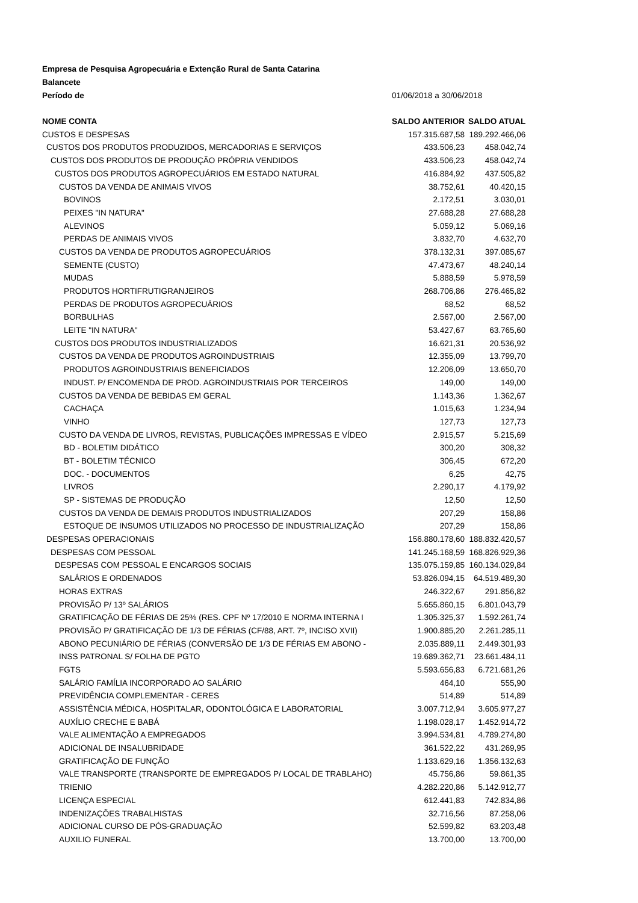| Empresa de Pesquisa Agropecuária e Extenção Rural de Santa Catarina | | |
| Balancete | | |
| Período de | 01/06/2018 a 30/06/2018 | |
| NOME CONTA | SALDO ANTERIOR | SALDO ATUAL |
| CUSTOS E DESPESAS | 157.315.687,58 | 189.292.466,06 |
| CUSTOS DOS PRODUTOS PRODUZIDOS, MERCADORIAS E SERVIÇOS | 433.506,23 | 458.042,74 |
| CUSTOS DOS PRODUTOS DE PRODUÇÃO PRÓPRIA VENDIDOS | 433.506,23 | 458.042,74 |
| CUSTOS DOS PRODUTOS AGROPECUÁRIOS EM ESTADO NATURAL | 416.884,92 | 437.505,82 |
| CUSTOS DA VENDA DE ANIMAIS VIVOS | 38.752,61 | 40.420,15 |
| BOVINOS | 2.172,51 | 3.030,01 |
| PEIXES "IN NATURA" | 27.688,28 | 27.688,28 |
| ALEVINOS | 5.059,12 | 5.069,16 |
| PERDAS DE ANIMAIS VIVOS | 3.832,70 | 4.632,70 |
| CUSTOS DA VENDA DE PRODUTOS AGROPECUÁRIOS | 378.132,31 | 397.085,67 |
| SEMENTE (CUSTO) | 47.473,67 | 48.240,14 |
| MUDAS | 5.888,59 | 5.978,59 |
| PRODUTOS HORTIFRUTIGRANJEIROS | 268.706,86 | 276.465,82 |
| PERDAS DE PRODUTOS AGROPECUÁRIOS | 68,52 | 68,52 |
| BORBULHAS | 2.567,00 | 2.567,00 |
| LEITE "IN NATURA" | 53.427,67 | 63.765,60 |
| CUSTOS DOS PRODUTOS INDUSTRIALIZADOS | 16.621,31 | 20.536,92 |
| CUSTOS DA VENDA DE PRODUTOS AGROINDUSTRIAIS | 12.355,09 | 13.799,70 |
| PRODUTOS AGROINDUSTRIAIS BENEFICIADOS | 12.206,09 | 13.650,70 |
| INDUST. P/ ENCOMENDA DE PROD. AGROINDUSTRIAIS POR TERCEIROS | 149,00 | 149,00 |
| CUSTOS DA VENDA DE BEBIDAS EM GERAL | 1.143,36 | 1.362,67 |
| CACHAÇA | 1.015,63 | 1.234,94 |
| VINHO | 127,73 | 127,73 |
| CUSTO DA VENDA DE LIVROS, REVISTAS, PUBLICAÇÕES IMPRESSAS E VÍDEO | 2.915,57 | 5.215,69 |
| BD - BOLETIM DIDÁTICO | 300,20 | 308,32 |
| BT - BOLETIM TÉCNICO | 306,45 | 672,20 |
| DOC. - DOCUMENTOS | 6,25 | 42,75 |
| LIVROS | 2.290,17 | 4.179,92 |
| SP - SISTEMAS DE PRODUÇÃO | 12,50 | 12,50 |
| CUSTOS DA VENDA DE DEMAIS PRODUTOS INDUSTRIALIZADOS | 207,29 | 158,86 |
| ESTOQUE DE INSUMOS UTILIZADOS NO PROCESSO DE INDUSTRIALIZAÇÃO | 207,29 | 158,86 |
| DESPESAS OPERACIONAIS | 156.880.178,60 | 188.832.420,57 |
| DESPESAS COM PESSOAL | 141.245.168,59 | 168.826.929,36 |
| DESPESAS COM PESSOAL E ENCARGOS SOCIAIS | 135.075.159,85 | 160.134.029,84 |
| SALÁRIOS E ORDENADOS | 53.826.094,15 | 64.519.489,30 |
| HORAS EXTRAS | 246.322,67 | 291.856,82 |
| PROVISÃO P/ 13º SALÁRIOS | 5.655.860,15 | 6.801.043,79 |
| GRATIFICAÇÃO DE FÉRIAS DE 25% (RES. CPF Nº 17/2010 E NORMA INTERNA I | 1.305.325,37 | 1.592.261,74 |
| PROVISÃO P/ GRATIFICAÇÃO DE 1/3 DE FÉRIAS (CF/88, ART. 7º, INCISO XVII) | 1.900.885,20 | 2.261.285,11 |
| ABONO PECUNIÁRIO DE FÉRIAS (CONVERSÃO DE 1/3 DE FÉRIAS EM ABONO - | 2.035.889,11 | 2.449.301,93 |
| INSS PATRONAL S/ FOLHA DE PGTO | 19.689.362,71 | 23.661.484,11 |
| FGTS | 5.593.656,83 | 6.721.681,26 |
| SALÁRIO FAMÍLIA INCORPORADO AO SALÁRIO | 464,10 | 555,90 |
| PREVIDÊNCIA COMPLEMENTAR - CERES | 514,89 | 514,89 |
| ASSISTÊNCIA MÉDICA, HOSPITALAR, ODONTOLÓGICA E LABORATORIAL | 3.007.712,94 | 3.605.977,27 |
| AUXÍLIO CRECHE E BABÁ | 1.198.028,17 | 1.452.914,72 |
| VALE ALIMENTAÇÃO A EMPREGADOS | 3.994.534,81 | 4.789.274,80 |
| ADICIONAL DE INSALUBRIDADE | 361.522,22 | 431.269,95 |
| GRATIFICAÇÃO DE FUNÇÃO | 1.133.629,16 | 1.356.132,63 |
| VALE TRANSPORTE (TRANSPORTE DE EMPREGADOS P/ LOCAL DE TRABLAHO) | 45.756,86 | 59.861,35 |
| TRIENIO | 4.282.220,86 | 5.142.912,77 |
| LICENÇA ESPECIAL | 612.441,83 | 742.834,86 |
| INDENIZAÇÕES TRABALHISTAS | 32.716,56 | 87.258,06 |
| ADICIONAL CURSO DE PÓS-GRADUAÇÃO | 52.599,82 | 63.203,48 |
| AUXILIO FUNERAL | 13.700,00 | 13.700,00 |